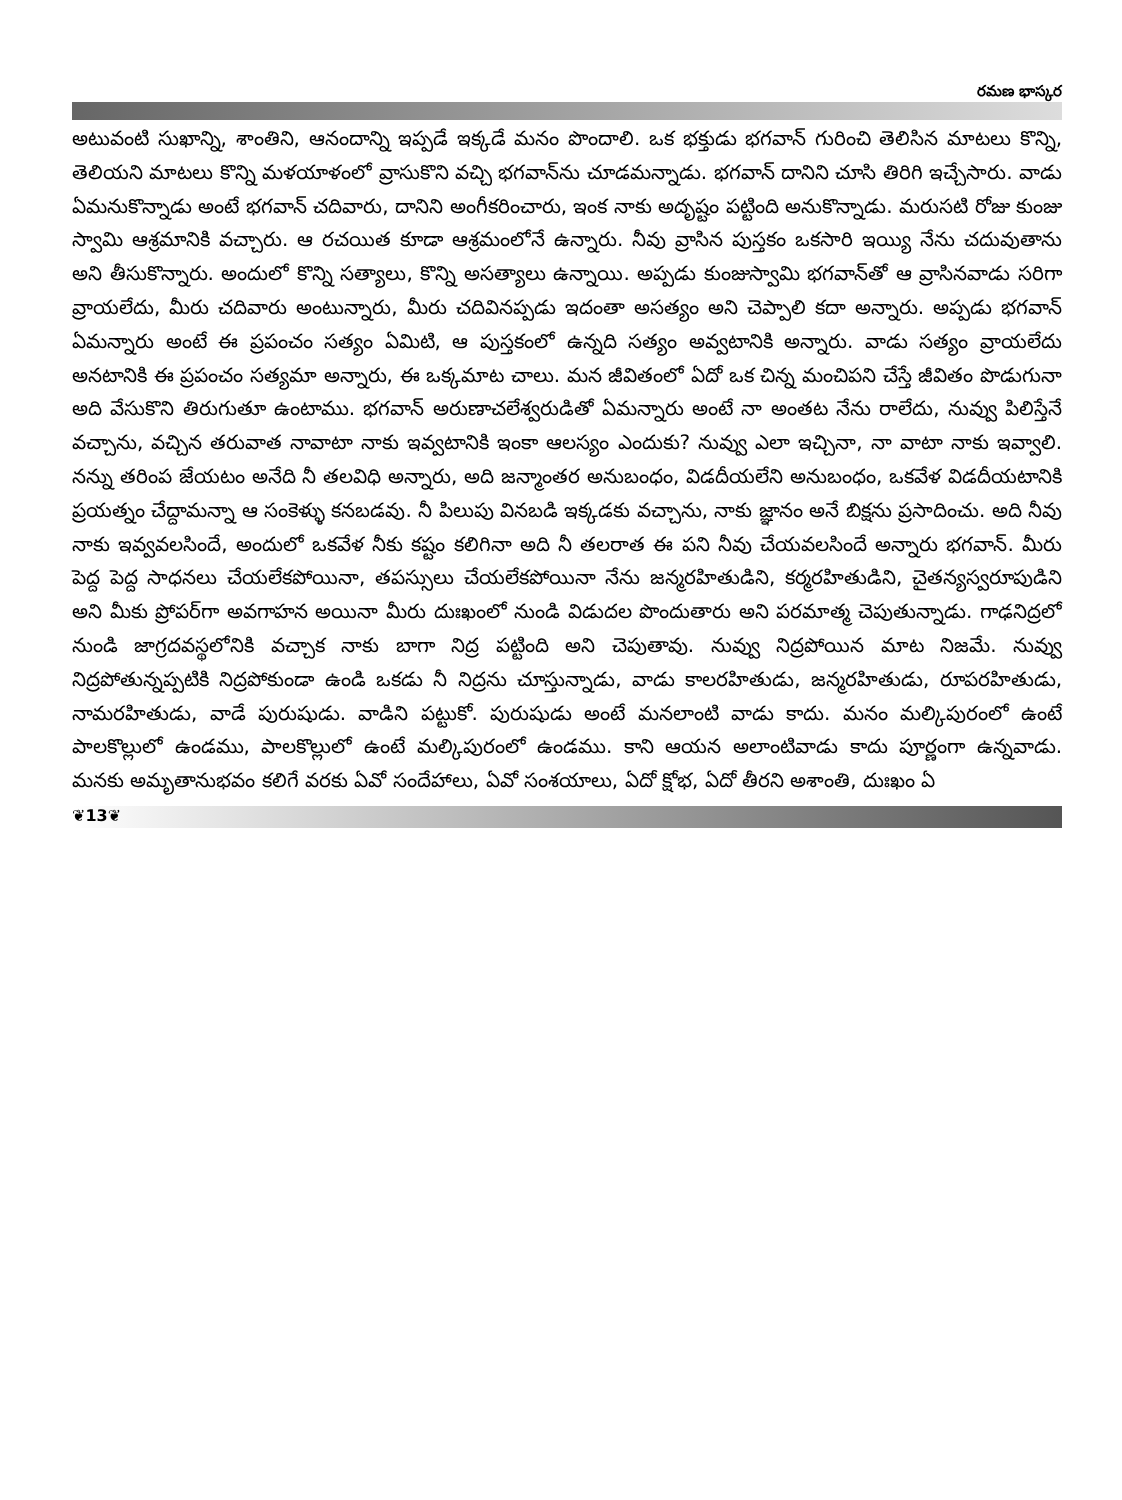రమణ భాస్కర
అటువంటి సుఖాన్ని, శాంతిని, ఆనందాన్ని ఇప్పడే ఇక్కడే మనం పొందాలి. ఒక భక్తుడు భగవాన్ గురించి తెలిసిన మాటలు కొన్ని, తెలియని మాటలు కొన్ని మళయాళంలో వ్రాసుకొని వచ్చి భగవాన్‌ను చూడమన్నాడు. భగవాన్ దానిని చూసి తిరిగి ఇచ్చేసారు. వాడు ఏమనుకొన్నాడు అంటే భగవాన్ చదివారు, దానిని అంగీకరించారు, ఇంక నాకు అదృష్టం పట్టింది అనుకొన్నాడు. మరుసటి రోజు కుంజు స్వామి ఆశ్రమానికి వచ్చారు. ఆ రచయిత కూడా ఆశ్రమంలోనే ఉన్నారు. నీవు వ్రాసిన పుస్తకం ఒకసారి ఇయ్యి నేను చదువుతాను అని తీసుకొన్నారు. అందులో కొన్ని సత్యాలు, కొన్ని అసత్యాలు ఉన్నాయి. అప్పడు కుంజుస్వామి భగవాన్‌తో ఆ వ్రాసినవాడు సరిగా వ్రాయలేదు, మీరు చదివారు అంటున్నారు, మీరు చదివినప్పడు ఇదంతా అసత్యం అని చెప్పాలి కదా అన్నారు. అప్పడు భగవాన్ ఏమన్నారు అంటే ఈ ప్రపంచం సత్యం ఏమిటి, ఆ పుస్తకంలో ఉన్నది సత్యం అవ్వటానికి అన్నారు. వాడు సత్యం వ్రాయలేదు అనటానికి ఈ ప్రపంచం సత్యమా అన్నారు, ఈ ఒక్కమాట చాలు. మన జీవితంలో ఏదో ఒక చిన్న మంచిపని చేస్తే జీవితం పొడుగునా అది వేసుకొని తిరుగుతూ ఉంటాము. భగవాన్ అరుణాచలేశ్వరుడితో ఏమన్నారు అంటే నా అంతట నేను రాలేదు, నువ్వు పిలిస్తేనే వచ్చాను, వచ్చిన తరువాత నావాటా నాకు ఇవ్వటానికి ఇంకా ఆలస్యం ఎందుకు? నువ్వు ఎలా ఇచ్చినా, నా వాటా నాకు ఇవ్వాలి. నన్ను తరింప జేయటం అనేది నీ తలవిధి అన్నారు, అది జన్మాంతర అనుబంధం, విడదీయలేని అనుబంధం, ఒకవేళ విడదీయటానికి ప్రయత్నం చేద్దామన్నా ఆ సంకెళ్ళు కనబడవు. నీ పిలుపు వినబడి ఇక్కడకు వచ్చాను, నాకు జ్ఞానం అనే బిక్షను ప్రసాదించు. అది నీవు నాకు ఇవ్వవలసిందే, అందులో ఒకవేళ నీకు కష్టం కలిగినా అది నీ తలరాత ఈ పని నీవు చేయవలసిందే అన్నారు భగవాన్. మీరు పెద్ద పెద్ద సాధనలు చేయలేకపోయినా, తపస్సులు చేయలేకపోయినా నేను జన్మరహితుడిని, కర్మరహితుడిని, చైతన్యస్వరూపుడిని అని మీకు ప్రోపర్‌గా అవగాహన అయినా మీరు దుఃఖంలో నుండి విడుదల పొందుతారు అని పరమాత్మ చెపుతున్నాడు. గాఢనిద్రలో నుండి జాగ్రదవస్థలోనికి వచ్చాక నాకు బాగా నిద్ర పట్టింది అని చెపుతావు. నువ్వు నిద్రపోయిన మాట నిజమే. నువ్వు నిద్రపోతున్నప్పటికి నిద్రపోకుండా ఉండి ఒకడు నీ నిద్రను చూస్తున్నాడు, వాడు కాలరహితుడు, జన్మరహితుడు, రూపరహితుడు, నామరహితుడు, వాడే పురుషుడు. వాడిని పట్టుకో. పురుషుడు అంటే మనలాంటి వాడు కాదు. మనం మల్కిపురంలో ఉంటే పాలకొల్లులో ఉండము, పాలకొల్లులో ఉంటే మల్కిపురంలో ఉండము. కాని ఆయన అలాంటివాడు కాదు పూర్ణంగా ఉన్నవాడు. మనకు అమృతానుభవం కలిగే వరకు ఏవో సందేహాలు, ఏవో సంశయాలు, ఏదో క్షోభ, ఏదో తీరని అశాంతి, దుఃఖం ఏ
❦13❦